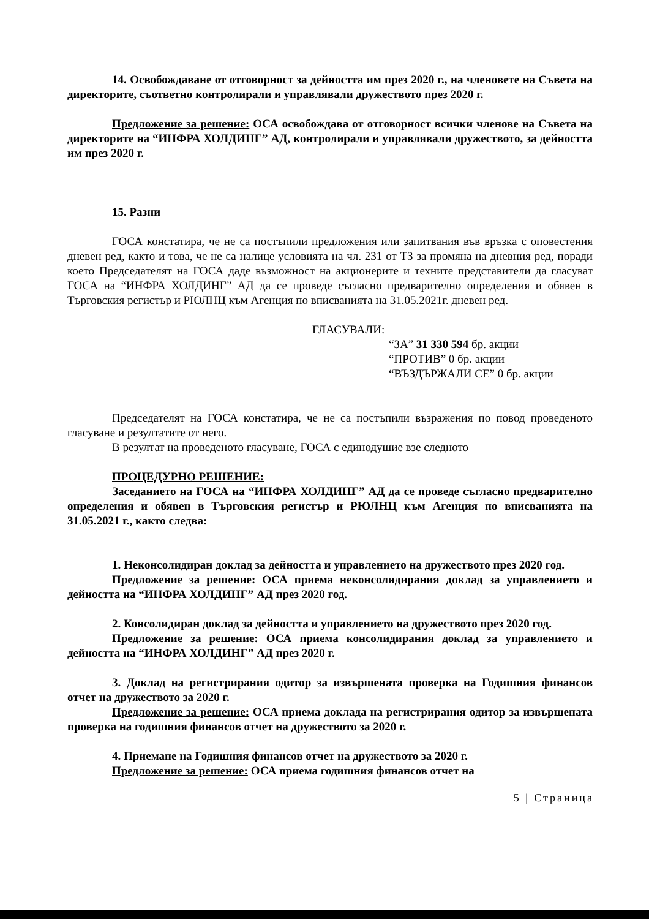14. Освобождаване от отговорност за дейността им през 2020 г., на членовете на Съвета на директорите, съответно контролирали и управлявали дружеството през 2020 г.
Предложение за решение: ОСА освобождава от отговорност всички членове на Съвета на директорите на “ИНФРА ХОЛДИНГ” АД, контролирали и управлявали дружеството, за дейността им през 2020 г.
15. Разни
ГОСА констатира, че не са постъпили предложения или запитвания във връзка с оповестения дневен ред, както и това, че не са налице условията на чл. 231 от ТЗ за промяна на дневния ред, поради което Председателят на ГОСА даде възможност на акционерите и техните представители да гласуват ГОСА на “ИНФРА ХОЛДИНГ” АД да се проведе съгласно предварително определения и обявен в Търговския регистър и РЮЛНЦ към Агенция по вписванията на 31.05.2021г. дневен ред.
ГЛАСУВАЛИ:
“ЗА” 31 330 594 бр. акции
“ПРОТИВ” 0 бр. акции
“ВЪЗДЪРЖАЛИ СЕ” 0 бр. акции
Председателят на ГОСА констатира, че не са постъпили възражения по повод проведеното гласуване и резултатите от него.
В резултат на проведеното гласуване, ГОСА с единодушие взе следното
ПРОЦЕДУРНО РЕШЕНИЕ:
Заседанието на ГОСА на “ИНФРА ХОЛДИНГ” АД да се проведе съгласно предварително определения и обявен в Търговския регистър и РЮЛНЦ към Агенция по вписванията на 31.05.2021 г., както следва:
1. Неконсолидиран доклад за дейността и управлението на дружеството през 2020 год.
Предложение за решение: ОСА приема неконсолидирания доклад за управлението и дейността на “ИНФРА ХОЛДИНГ” АД през 2020 год.
2. Консолидиран доклад за дейността и управлението на дружеството през 2020 год.
Предложение за решение: ОСА приема консолидирания доклад за управлението и дейността на “ИНФРА ХОЛДИНГ” АД през 2020 г.
3. Доклад на регистрирания одитор за извършената проверка на Годишния финансов отчет на дружеството за 2020 г.
Предложение за решение: ОСА приема доклада на регистрирания одитор за извършената проверка на годишния финансов отчет на дружеството за 2020 г.
4. Приемане на Годишния финансов отчет на дружеството за 2020 г.
Предложение за решение: ОСА приема годишния финансов отчет на
5 | Страница